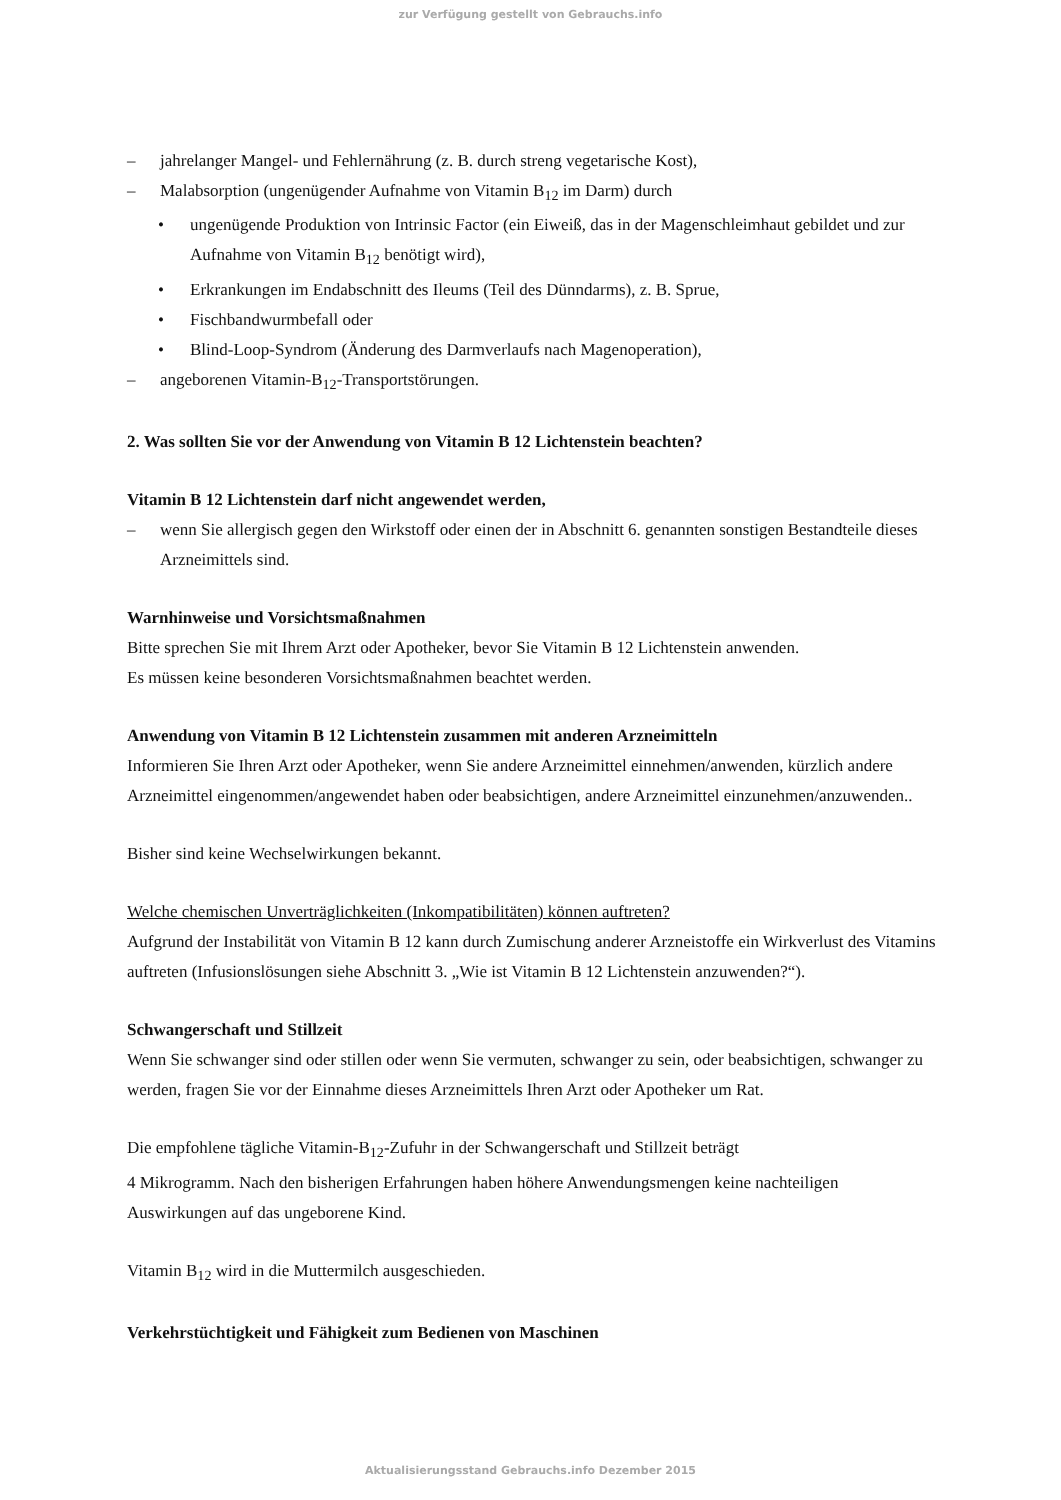zur Verfügung gestellt von Gebrauchs.info
– jahrelanger Mangel- und Fehlernährung (z. B. durch streng vegetarische Kost),
– Malabsorption (ungenügender Aufnahme von Vitamin B<sub>12</sub> im Darm) durch
• ungenügende Produktion von Intrinsic Factor (ein Eiweiß, das in der Magenschleimhaut gebildet und zur Aufnahme von Vitamin B<sub>12</sub> benötigt wird),
• Erkrankungen im Endabschnitt des Ileums (Teil des Dünndarms), z. B. Sprue,
• Fischbandwurmbefall oder
• Blind-Loop-Syndrom (Änderung des Darmverlaufs nach Magenoperation),
– angeborenen Vitamin-B<sub>12</sub>-Transportstörungen.
2. Was sollten Sie vor der Anwendung von Vitamin B 12 Lichtenstein beachten?
Vitamin B 12 Lichtenstein darf nicht angewendet werden,
– wenn Sie allergisch gegen den Wirkstoff oder einen der in Abschnitt 6. genannten sonstigen Bestandteile dieses Arzneimittels sind.
Warnhinweise und Vorsichtsmaßnahmen
Bitte sprechen Sie mit Ihrem Arzt oder Apotheker, bevor Sie Vitamin B 12 Lichtenstein anwenden.
Es müssen keine besonderen Vorsichtsmaßnahmen beachtet werden.
Anwendung von Vitamin B 12 Lichtenstein zusammen mit anderen Arzneimitteln
Informieren Sie Ihren Arzt oder Apotheker, wenn Sie andere Arzneimittel einnehmen/anwenden, kürzlich andere Arzneimittel eingenommen/angewendet haben oder beabsichtigen, andere Arzneimittel einzunehmen/anzuwenden..
Bisher sind keine Wechselwirkungen bekannt.
Welche chemischen Unverträglichkeiten (Inkompatibilitäten) können auftreten?
Aufgrund der Instabilität von Vitamin B 12 kann durch Zumischung anderer Arzneistoffe ein Wirkverlust des Vitamins auftreten (Infusionslösungen siehe Abschnitt 3. „Wie ist Vitamin B 12 Lichtenstein anzuwenden?“).
Schwangerschaft und Stillzeit
Wenn Sie schwanger sind oder stillen oder wenn Sie vermuten, schwanger zu sein, oder beabsichtigen, schwanger zu werden, fragen Sie vor der Einnahme dieses Arzneimittels Ihren Arzt oder Apotheker um Rat.
Die empfohlene tägliche Vitamin-B<sub>12</sub>-Zufuhr in der Schwangerschaft und Stillzeit beträgt
4 Mikrogramm. Nach den bisherigen Erfahrungen haben höhere Anwendungsmengen keine nachteiligen Auswirkungen auf das ungeborene Kind.
Vitamin B<sub>12</sub> wird in die Muttermilch ausgeschieden.
Verkehrstüchtigkeit und Fähigkeit zum Bedienen von Maschinen
Aktualisierungsstand Gebrauchs.info Dezember 2015